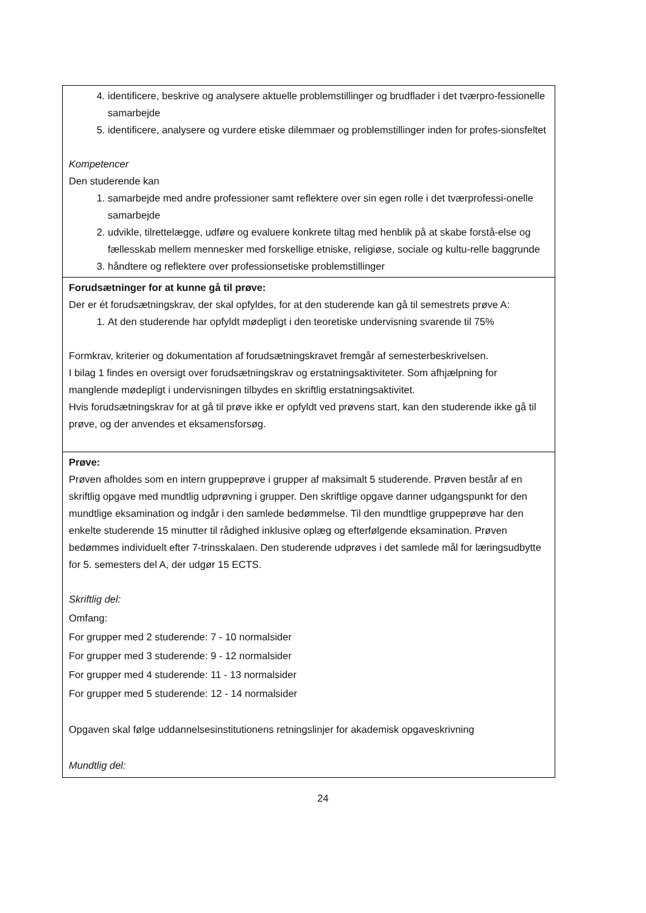| 4. identificere, beskrive og analysere aktuelle problemstillinger og brudflader i det tværpro-fessionelle samarbejde 5. identificere, analysere og vurdere etiske dilemmaer og problemstillinger inden for profes-sionsfeltet Kompetencer Den studerende kan 1. samarbejde med andre professioner samt reflektere over sin egen rolle i det tværprofessi-onelle samarbejde 2. udvikle, tilrettelægge, udføre og evaluere konkrete tiltag med henblik på at skabe forstå-else og fællesskab mellem mennesker med forskellige etniske, religiøse, sociale og kultu-relle baggrunde 3. håndtere og reflektere over professionsetiske problemstillinger |
| Forudsætninger for at kunne gå til prøve: Der er ét forudsætningskrav, der skal opfyldes, for at den studerende kan gå til semestrets prøve A: 1. At den studerende har opfyldt mødepligt i den teoretiske undervisning svarende til 75% Formkrav, kriterier og dokumentation af forudsætningskravet fremgår af semesterbeskrivelsen. I bilag 1 findes en oversigt over forudsætningskrav og erstatningsaktiviteter. Som afhjælpning for manglende mødepligt i undervisningen tilbydes en skriftlig erstatningsaktivitet. Hvis forudsætningskrav for at gå til prøve ikke er opfyldt ved prøvens start, kan den studerende ikke gå til prøve, og der anvendes et eksamensforsøg. |
| Prøve: Prøven afholdes som en intern gruppeprøve i grupper af maksimalt 5 studerende. Prøven består af en skriftlig opgave med mundtlig udprøvning i grupper. Den skriftlige opgave danner udgangspunkt for den mundtlige eksamination og indgår i den samlede bedømmelse. Til den mundtlige gruppeprøve har den enkelte studerende 15 minutter til rådighed inklusive oplæg og efterfølgende eksamination. Prøven bedømmes individuelt efter 7-trinsskalaen. Den studerende udprøves i det samlede mål for læringsudbytte for 5. semesters del A, der udgør 15 ECTS. Skriftlig del: Omfang: For grupper med 2 studerende: 7 - 10 normalsider For grupper med 3 studerende: 9 - 12 normalsider For grupper med 4 studerende: 11 - 13 normalsider For grupper med 5 studerende: 12 - 14 normalsider Opgaven skal følge uddannelsesinstitutionens retningslinjer for akademisk opgaveskrivning Mundtlig del: |
24